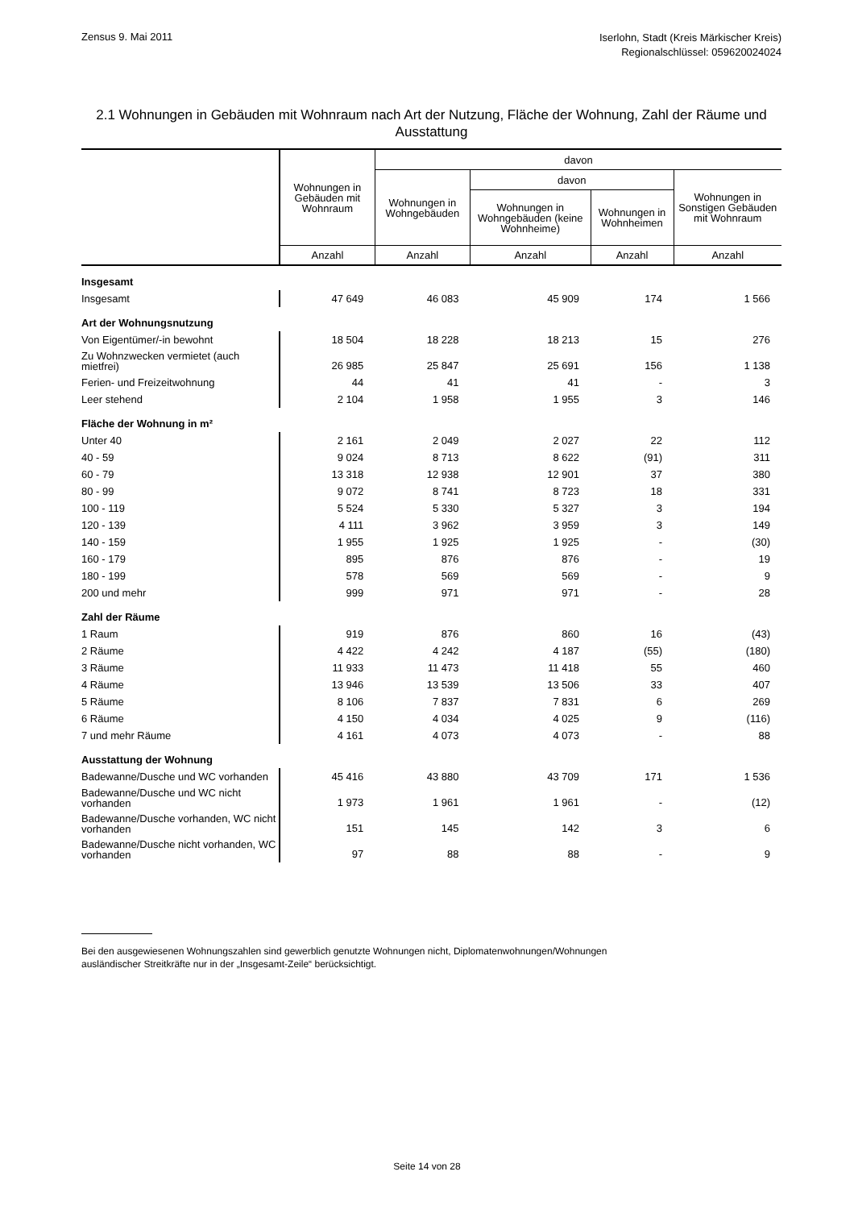Zensus 9. Mai 2011
Iserlohn, Stadt (Kreis Märkischer Kreis)
Regionalschlüssel: 059620024024
2.1 Wohnungen in Gebäuden mit Wohnraum nach Art der Nutzung, Fläche der Wohnung, Zahl der Räume und Ausstattung
| | Wohnungen in Gebäuden mit Wohnraum | davon | | | |
| --- | --- | --- | --- | --- | --- |
| | | Wohnungen in Wohngebäuden | davon | | Wohnungen in Sonstigen Gebäuden mit Wohnraum |
| | | | Wohnungen in Wohngebäuden (keine Wohnheime) | Wohnungen in Wohnheimen | |
| | Anzahl | Anzahl | Anzahl | Anzahl | Anzahl |
| Insgesamt | | | | | |
| Insgesamt | 47 649 | 46 083 | 45 909 | 174 | 1 566 |
| Art der Wohnungsnutzung | | | | | |
| Von Eigentümer/-in bewohnt | 18 504 | 18 228 | 18 213 | 15 | 276 |
| Zu Wohnzwecken vermietet (auch mietfrei) | 26 985 | 25 847 | 25 691 | 156 | 1 138 |
| Ferien- und Freizeitwohnung | 44 | 41 | 41 | - | 3 |
| Leer stehend | 2 104 | 1 958 | 1 955 | 3 | 146 |
| Fläche der Wohnung in m² | | | | | |
| Unter 40 | 2 161 | 2 049 | 2 027 | 22 | 112 |
| 40 - 59 | 9 024 | 8 713 | 8 622 | (91) | 311 |
| 60 - 79 | 13 318 | 12 938 | 12 901 | 37 | 380 |
| 80 - 99 | 9 072 | 8 741 | 8 723 | 18 | 331 |
| 100 - 119 | 5 524 | 5 330 | 5 327 | 3 | 194 |
| 120 - 139 | 4 111 | 3 962 | 3 959 | 3 | 149 |
| 140 - 159 | 1 955 | 1 925 | 1 925 | - | (30) |
| 160 - 179 | 895 | 876 | 876 | - | 19 |
| 180 - 199 | 578 | 569 | 569 | - | 9 |
| 200 und mehr | 999 | 971 | 971 | - | 28 |
| Zahl der Räume | | | | | |
| 1 Raum | 919 | 876 | 860 | 16 | (43) |
| 2 Räume | 4 422 | 4 242 | 4 187 | (55) | (180) |
| 3 Räume | 11 933 | 11 473 | 11 418 | 55 | 460 |
| 4 Räume | 13 946 | 13 539 | 13 506 | 33 | 407 |
| 5 Räume | 8 106 | 7 837 | 7 831 | 6 | 269 |
| 6 Räume | 4 150 | 4 034 | 4 025 | 9 | (116) |
| 7 und mehr Räume | 4 161 | 4 073 | 4 073 | - | 88 |
| Ausstattung der Wohnung | | | | | |
| Badewanne/Dusche und WC vorhanden | 45 416 | 43 880 | 43 709 | 171 | 1 536 |
| Badewanne/Dusche und WC nicht vorhanden | 1 973 | 1 961 | 1 961 | - | (12) |
| Badewanne/Dusche vorhanden, WC nicht vorhanden | 151 | 145 | 142 | 3 | 6 |
| Badewanne/Dusche nicht vorhanden, WC vorhanden | 97 | 88 | 88 | - | 9 |
Bei den ausgewiesenen Wohnungszahlen sind gewerblich genutzte Wohnungen nicht, Diplomatenwohnungen/Wohnungen
ausländischer Streitkräfte nur in der „Insgesamt-Zeile“ berücksichtigt.
Seite 14 von 28